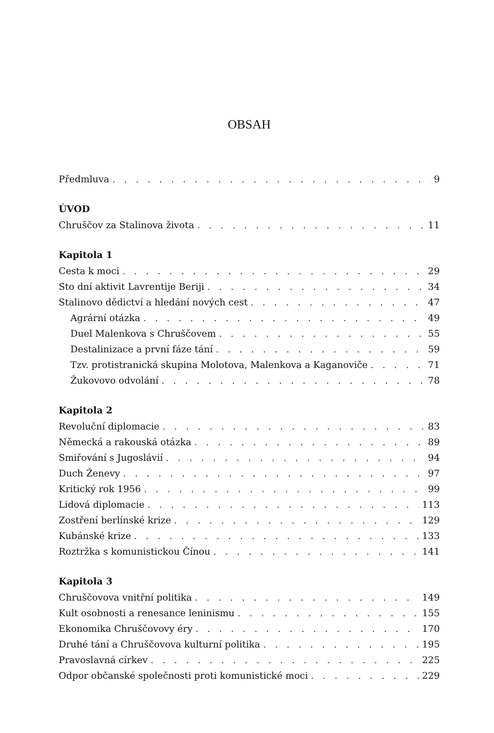OBSAH
Předmluva 9
ÚVOD
Chruščov za Stalinova života 11
Kapitola 1
Cesta k moci 29
Sto dní aktivit Lavrentije Beriji 34
Stalinovo dědictví a hledání nových cest 47
Agrární otázka 49
Duel Malenkova s Chruščovem 55
Destalinizace a první fáze tání 59
Tzv. protistranická skupina Molotova, Malenkova a Kaganoviče 71
Žukovovo odvolání 78
Kapitola 2
Revoluční diplomacie 83
Německá a rakouská otázka 89
Smiřování s Jugoslávií 94
Duch Ženevy 97
Kritický rok 1956 99
Lidová diplomacie 113
Zostření berlínské krize 129
Kubánské krize 133
Roztržka s komunistickou Čínou 141
Kapitola 3
Chruščovova vnitřní politika 149
Kult osobnosti a renesance leninismu 155
Ekonomika Chruščovovy éry 170
Druhé tání a Chruščovova kulturní politika 195
Pravoslavná církev 225
Odpor občanské společnosti proti komunistické moci 229